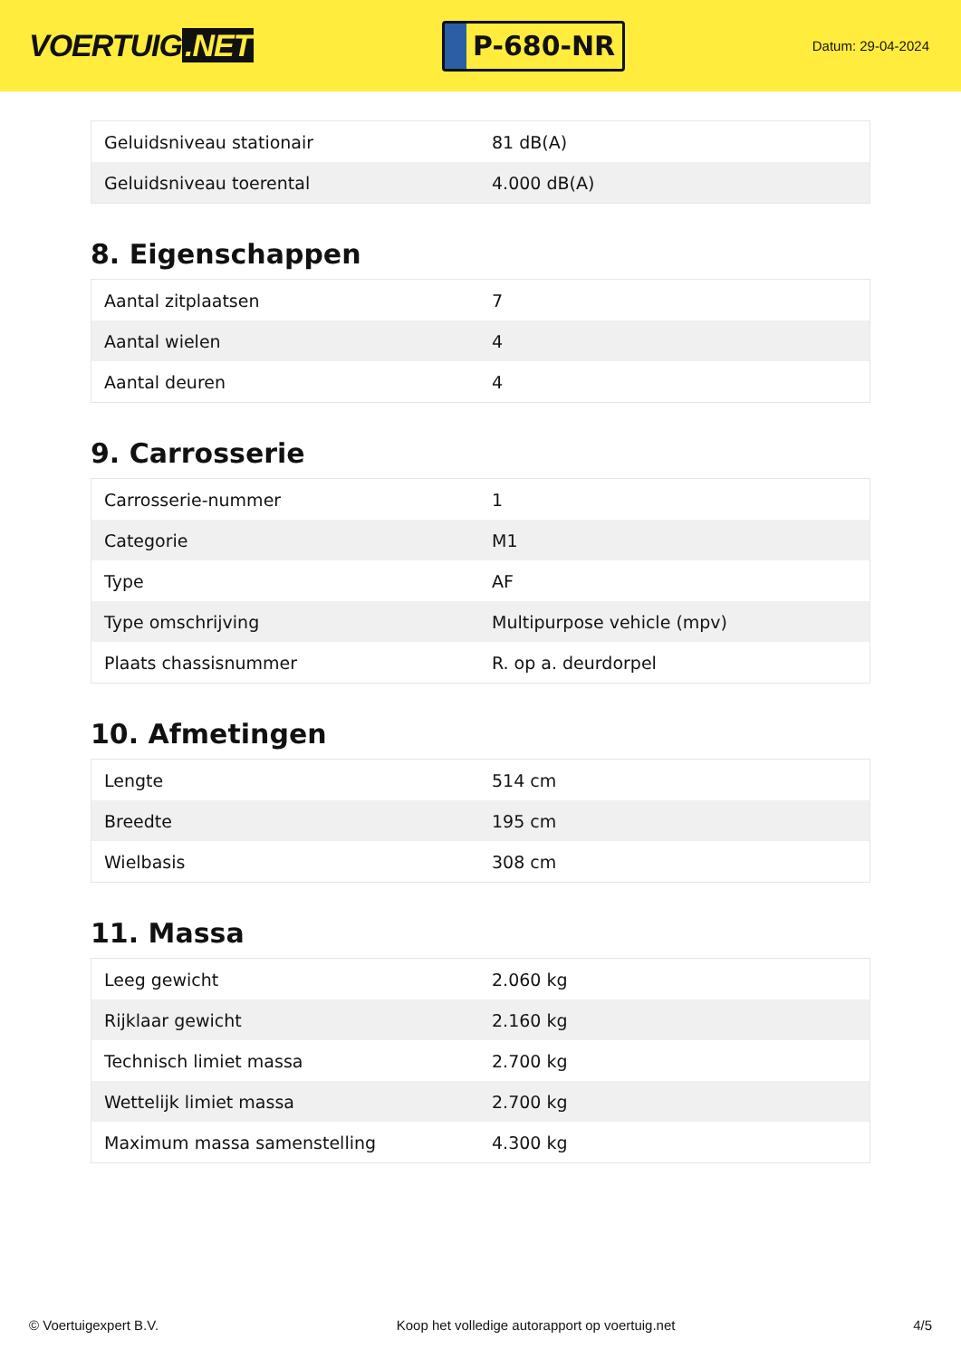VOERTUIG.NET
P-680-NR
Datum: 29-04-2024
| Geluidsniveau stationair | 81 dB(A) |
| Geluidsniveau toerental | 4.000 dB(A) |
8. Eigenschappen
| Aantal zitplaatsen | 7 |
| Aantal wielen | 4 |
| Aantal deuren | 4 |
9. Carrosserie
| Carrosserie-nummer | 1 |
| Categorie | M1 |
| Type | AF |
| Type omschrijving | Multipurpose vehicle (mpv) |
| Plaats chassisnummer | R. op a. deurdorpel |
10. Afmetingen
| Lengte | 514 cm |
| Breedte | 195 cm |
| Wielbasis | 308 cm |
11. Massa
| Leeg gewicht | 2.060 kg |
| Rijklaar gewicht | 2.160 kg |
| Technisch limiet massa | 2.700 kg |
| Wettelijk limiet massa | 2.700 kg |
| Maximum massa samenstelling | 4.300 kg |
© Voertuigexpert B.V. Koop het volledige autorapport op voertuig.net 4/5